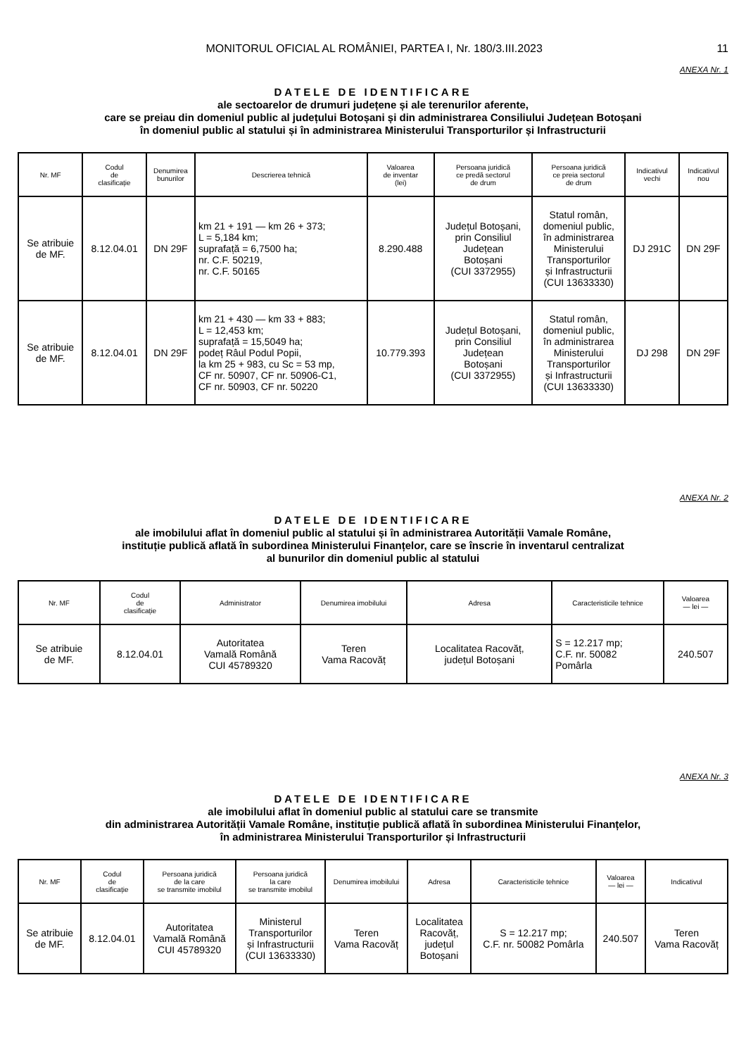MONITORUL OFICIAL AL ROMÂNIEI, PARTEA I, Nr. 180/3.III.2023 11
ANEXA Nr. 1
DATELE DE IDENTIFICARE
ale sectoarelor de drumuri județene și ale terenurilor aferente,
care se preiau din domeniul public al județului Botoșani și din administrarea Consiliului Județean Botoșani
în domeniul public al statului și în administrarea Ministerului Transporturilor și Infrastructurii
| Nr. MF | Codul de clasificație | Denumirea bunurilor | Descrierea tehnică | Valoarea de inventar (lei) | Persoana juridică ce predă sectorul de drum | Persoana juridică ce preia sectorul de drum | Indicativul vechi | Indicativul nou |
| --- | --- | --- | --- | --- | --- | --- | --- | --- |
| Se atribuie de MF. | 8.12.04.01 | DN 29F | km 21 + 191 — km 26 + 373; L = 5,184 km; suprafață = 6,7500 ha; nr. C.F. 50219, nr. C.F. 50165 | 8.290.488 | Județul Botoșani, prin Consiliul Județean Botoșani (CUI 3372955) | Statul român, domeniul public, în administrarea Ministerului Transporturilor și Infrastructurii (CUI 13633330) | DJ 291C | DN 29F |
| Se atribuie de MF. | 8.12.04.01 | DN 29F | km 21 + 430 — km 33 + 883; L = 12,453 km; suprafață = 15,5049 ha; podeț Râul Podul Popii, la km 25 + 983, cu Sc = 53 mp, CF nr. 50907, CF nr. 50906-C1, CF nr. 50903, CF nr. 50220 | 10.779.393 | Județul Botoșani, prin Consiliul Județean Botoșani (CUI 3372955) | Statul român, domeniul public, în administrarea Ministerului Transporturilor și Infrastructurii (CUI 13633330) | DJ 298 | DN 29F |
ANEXA Nr. 2
DATELE DE IDENTIFICARE
ale imobilului aflat în domeniul public al statului și în administrarea Autorității Vamale Române,
instituție publică aflată în subordinea Ministerului Finanțelor, care se înscrie în inventarul centralizat
al bunurilor din domeniul public al statului
| Nr. MF | Codul de clasificație | Administrator | Denumirea imobilului | Adresa | Caracteristicile tehnice | Valoarea — lei — |
| --- | --- | --- | --- | --- | --- | --- |
| Se atribuie de MF. | 8.12.04.01 | Autoritatea Vamală Română CUI 45789320 | Teren Vama Racovăț | Localitatea Racovăț, județul Botoșani | S = 12.217 mp; C.F. nr. 50082 Pomârla | 240.507 |
ANEXA Nr. 3
DATELE DE IDENTIFICARE
ale imobilului aflat în domeniul public al statului care se transmite
din administrarea Autorității Vamale Române, instituție publică aflată în subordinea Ministerului Finanțelor,
în administrarea Ministerului Transporturilor și Infrastructurii
| Nr. MF | Codul de clasificație | Persoana juridică de la care se transmite imobilul | Persoana juridică la care se transmite imobilul | Denumirea imobilului | Adresa | Caracteristicile tehnice | Valoarea — lei — | Indicativul |
| --- | --- | --- | --- | --- | --- | --- | --- | --- |
| Se atribuie de MF. | 8.12.04.01 | Autoritatea Vamală Română CUI 45789320 | Ministerul Transporturilor și Infrastructurii (CUI 13633330) | Teren Vama Racovăț | Localitatea Racovăț, județul Botoșani | S = 12.217 mp; C.F. nr. 50082 Pomârla | 240.507 | Teren Vama Racovăț |